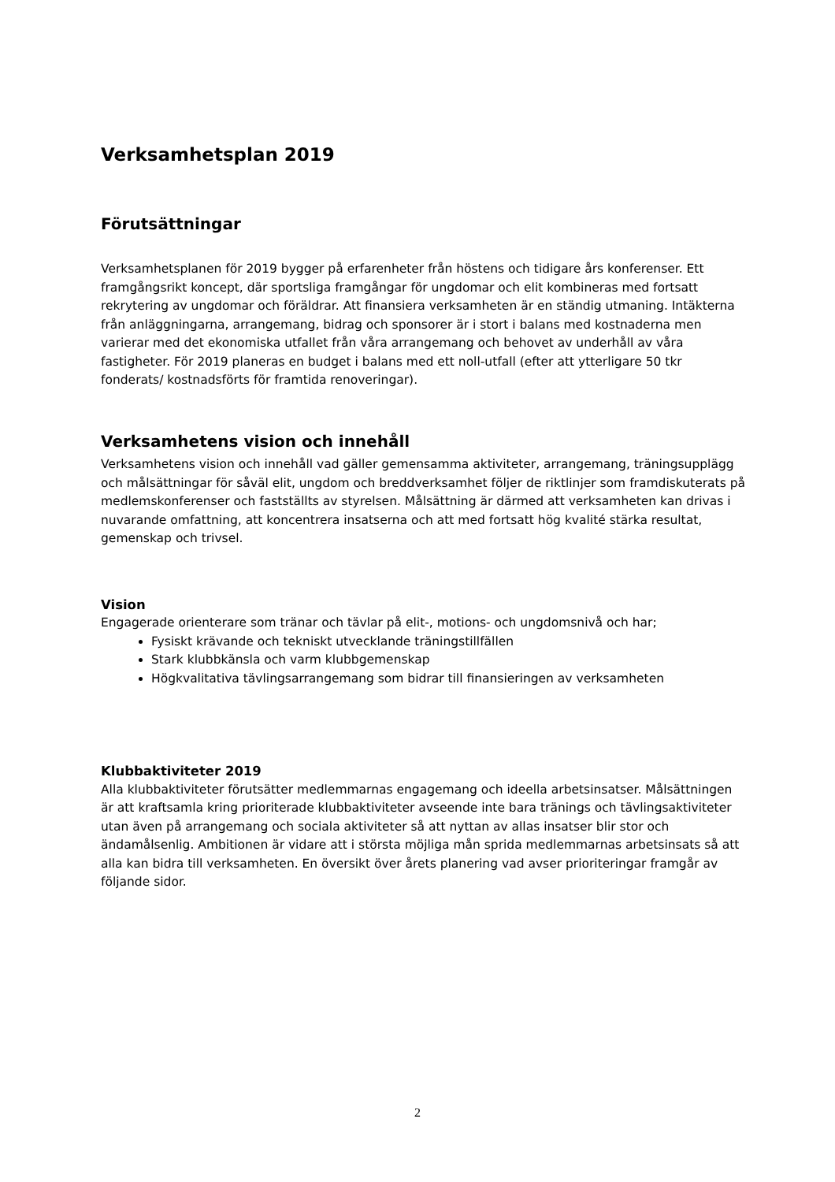Verksamhetsplan 2019
Förutsättningar
Verksamhetsplanen för 2019 bygger på erfarenheter från höstens och tidigare års konferenser. Ett framgångsrikt koncept, där sportsliga framgångar för ungdomar och elit kombineras med fortsatt rekrytering av ungdomar och föräldrar. Att finansiera verksamheten är en ständig utmaning. Intäkterna från anläggningarna, arrangemang, bidrag och sponsorer är i stort i balans med kostnaderna men varierar med det ekonomiska utfallet från våra arrangemang och behovet av underhåll av våra fastigheter. För 2019 planeras en budget i balans med ett noll-utfall (efter att ytterligare 50 tkr fonderats/ kostnadsförts för framtida renoveringar).
Verksamhetens vision och innehåll
Verksamhetens vision och innehåll vad gäller gemensamma aktiviteter, arrangemang, träningsupplägg och målsättningar för såväl elit, ungdom och breddverksamhet följer de riktlinjer som framdiskuterats på medlemskonferenser och fastställts av styrelsen. Målsättning är därmed att verksamheten kan drivas i nuvarande omfattning, att koncentrera insatserna och att med fortsatt hög kvalité stärka resultat, gemenskap och trivsel.
Vision
Engagerade orienterare som tränar och tävlar på elit-, motions- och ungdomsnivå och har;
Fysiskt krävande och tekniskt utvecklande träningstillfällen
Stark klubbkänsla och varm klubbgemenskap
Högkvalitativa tävlingsarrangemang som bidrar till finansieringen av verksamheten
Klubbaktiviteter 2019
Alla klubbaktiviteter förutsätter medlemmarnas engagemang och ideella arbetsinsatser. Målsättningen är att kraftsamla kring prioriterade klubbaktiviteter avseende inte bara tränings och tävlingsaktiviteter utan även på arrangemang och sociala aktiviteter så att nyttan av allas insatser blir stor och ändamålsenlig. Ambitionen är vidare att i största möjliga mån sprida medlemmarnas arbetsinsats så att alla kan bidra till verksamheten. En översikt över årets planering vad avser prioriteringar framgår av följande sidor.
2